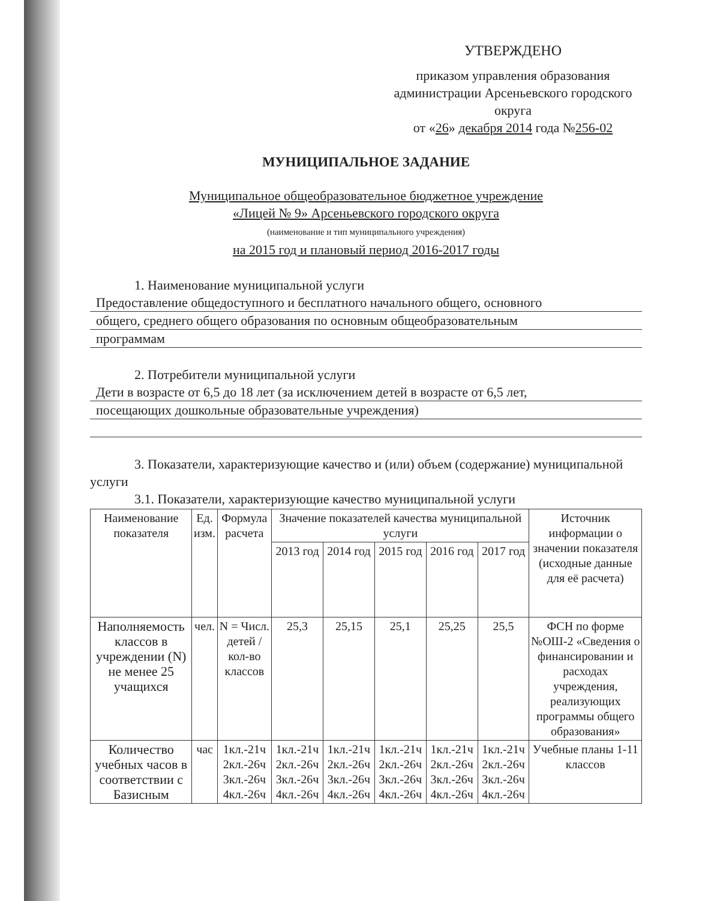УТВЕРЖДЕНО
приказом управления образования администрации Арсеньевского городского округа
от «26» декабря 2014 года №256-02
МУНИЦИПАЛЬНОЕ ЗАДАНИЕ
Муниципальное общеобразовательное бюджетное учреждение
«Лицей № 9» Арсеньевского городского округа
(наименование и тип муниципального учреждения)
на 2015 год и плановый период 2016-2017 годы
1. Наименование муниципальной услуги
Предоставление общедоступного и бесплатного начального общего, основного
общего, среднего общего образования по основным общеобразовательным
программам
2. Потребители муниципальной услуги
Дети в возрасте от 6,5 до 18 лет (за исключением детей в возрасте от 6,5 лет,
посещающих дошкольные образовательные учреждения)
3. Показатели, характеризующие качество и (или) объем (содержание) муниципальной услуги
3.1. Показатели, характеризующие качество муниципальной услуги
| Наименование показателя | Ед. изм. | Формула расчета | Значение показателей качества муниципальной услуги | | | | | Источник информации о значении показателя (исходные данные для её расчета) |
| --- | --- | --- | --- | --- | --- | --- | --- | --- |
| | | | 2013 год | 2014 год | 2015 год | 2016 год | 2017 год | |
| Наполняемость классов в учреждении (N) не менее 25 учащихся | чел. | N = Числ. детей / кол-во классов | 25,3 | 25,15 | 25,1 | 25,25 | 25,5 | ФСН по форме №ОШ-2 «Сведения о финансировании и расходах учреждения, реализующих программы общего образования» |
| Количество учебных часов в соответствии с Базисным | час | 1кл.-21ч 2кл.-26ч 3кл.-26ч 4кл.-26ч | 1кл.-21ч 2кл.-26ч 3кл.-26ч 4кл.-26ч | 1кл.-21ч 2кл.-26ч 3кл.-26ч 4кл.-26ч | 1кл.-21ч 2кл.-26ч 3кл.-26ч 4кл.-26ч | 1кл.-21ч 2кл.-26ч 3кл.-26ч 4кл.-26ч | 1кл.-21ч 2кл.-26ч 3кл.-26ч 4кл.-26ч | Учебные планы 1-11 классов |